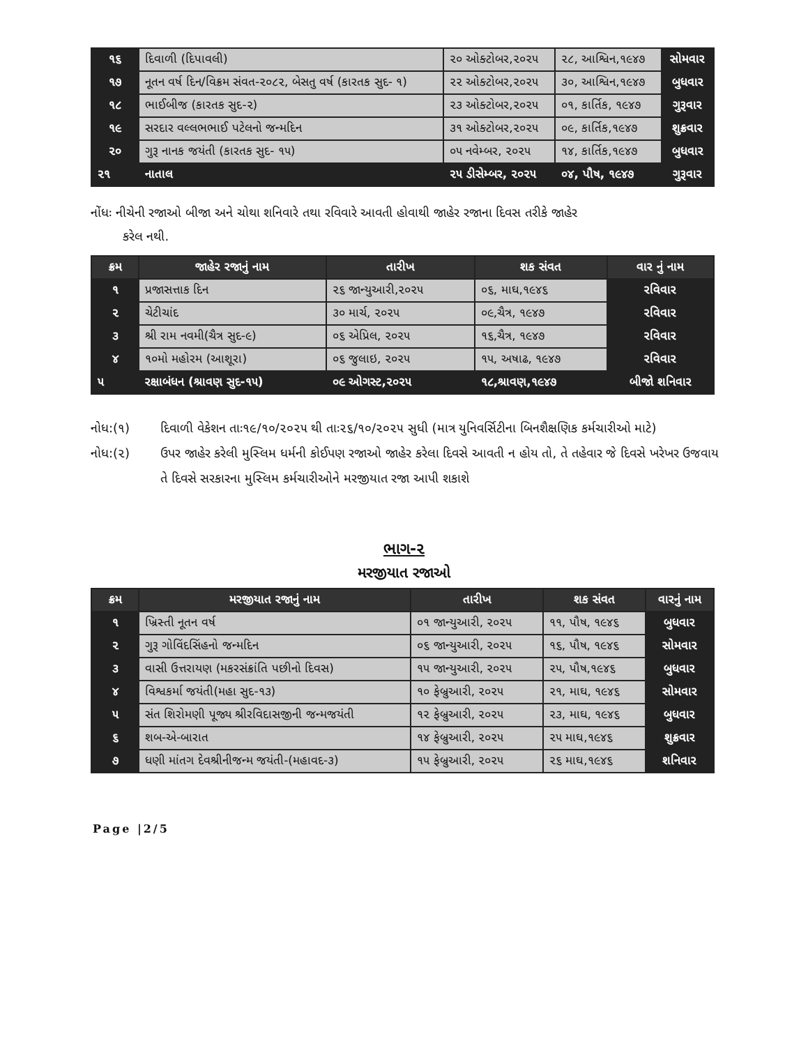| ૧૬ | દિવાળી (દિપાવલી) | ૨૦ ઓક્ટોબર,૨૦૨૫ | ૨૮, આશ્વિન,૧૯૪૭ | સોમવાર |
| ૧૭ | નૂતન વર્ષ દિન/વિક્રમ સંવત-૨૦૮૨, બેસતુ વર્ષ (કારતક સુદ- ૧) | ૨૨ ઓક્ટોબર,૨૦૨૫ | ૩૦, આશ્વિન,૧૯૪૭ | બુધવાર |
| ૧૮ | ભાઈબીજ (કારતક સુદ-૨) | ૨૩ ઓક્ટોબર,૨૦૨૫ | ૦૧, કાર્તિક, ૧૯૪૭ | ગુરૂવાર |
| ૧૯ | સરદાર વલ્લભભાઈ પટેલનો જન્મદિન | ૩૧ ઓક્ટોબર,૨૦૨૫ | ૦૯, કાર્તિક,૧૯૪૭ | શુક્રવાર |
| ૨૦ | ગુરૂ નાનક જયંતી (કારતક સુદ- ૧૫) | ૦૫ નવેમ્બર, ૨૦૨૫ | ૧૪, કાર્તિક,૧૯૪૭ | બુધવાર |
| ૨૧ | નાતાલ | ૨૫ ડીસેમ્બર, ૨૦૨૫ | ૦૪, પૌષ, ૧૯૪૭ | ગુરૂવાર |
નોંધઃ નીચેની રજાઓ બીજા અને ચોથા શનિવારે તથા રવિવારે આવતી હોવાથી જાહેર રજાના દિવસ તરીકે જાહેર
કરેલ નથી.
| ક્રમ | જાહેર રજાનું નામ | તારીખ | શક સંવત | વાર નું નામ |
| --- | --- | --- | --- | --- |
| ૧ | પ્રજાસત્તાક દિન | ૨૬ જાન્યુઆરી,૨૦૨૫ | ૦૬, માઘ,૧૯૪૬ | રવિવાર |
| ૨ | ચેટીચાંદ | ૩૦ માર્ચ, ૨૦૨૫ | ૦૯,ચૈત્ર, ૧૯૪૭ | રવિવાર |
| ૩ | શ્રી રામ નવમી(ચૈત્ર સુદ-૯) | ૦૬ એપ્રિલ, ૨૦૨૫ | ૧૬,ચૈત્ર, ૧૯૪૭ | રવિવાર |
| ૪ | ૧૦મો મહોરમ (આશૂરા) | ૦૬ જુલાઇ, ૨૦૨૫ | ૧૫, અષાઢ, ૧૯૪૭ | રવિવાર |
| ૫ | રક્ષાબંધન (શ્રાવણ સુદ-૧૫) | ૦૯ ઓગસ્ટ,૨૦૨૫ | ૧૮,શ્રાવણ,૧૯૪૭ | બીજો શનિવાર |
નોધ:(૧) દિવાળી વેકેશન તાઃ૧૯/૧૦/૨૦૨૫ થી તાઃ૨૬/૧૦/૨૦૨૫ સુધી (માત્ર યુનિવર્સિટીના બિનશૈક્ષણિક કર્મચારીઓ માટે)
નોધ:(૨) ઉપર જાહેર કરેલી મુસ્લિમ ધર્મની કોઈપણ રજાઓ જાહેર કરેલા દિવસે આવતી ન હોય તો, તે તહેવાર જે દિવસે ખરેખર ઉજવાય તે દિવસે સરકારના મુસ્લિમ કર્મચારીઓને મરજીયાત રજા આપી શકાશે
ભાગ-૨
મરજીયાત રજાઓ
| ક્રમ | મરજીયાત રજાનું નામ | તારીખ | શક સંવત | વારનું નામ |
| --- | --- | --- | --- | --- |
| ૧ | ખ્રિસ્તી નૂતન વર્ષ | ૦૧ જાન્યુઆરી, ૨૦૨૫ | ૧૧, પૌષ, ૧૯૪૬ | બુધવાર |
| ૨ | ગુરૂ ગોવિંદસિંહનો જન્મદિન | ૦૬ જાન્યુઆરી, ૨૦૨૫ | ૧૬, પૌષ, ૧૯૪૬ | સોમવાર |
| ૩ | વાસી ઉત્તરાયણ (મકરસંક્રાંતિ પછીનો દિવસ) | ૧૫ જાન્યુઆરી, ૨૦૨૫ | ૨૫, પૌષ,૧૯૪૬ | બુધવાર |
| ૪ | વિશ્વકર્મા જયંતી(મહા સુદ-૧૩) | ૧૦ ફેબ્રુઆરી, ૨૦૨૫ | ૨૧, માઘ, ૧૯૪૬ | સોમવાર |
| ૫ | સંત શિરોમણી પૂજ્ય શ્રીરવિદાસજીની જન્મજયંતી | ૧૨ ફેબ્રુઆરી, ૨૦૨૫ | ૨૩, માઘ, ૧૯૪૬ | બુધવાર |
| ૬ | શબ-એ-બારાત | ૧૪ ફેબ્રુઆરી, ૨૦૨૫ | ૨૫ માઘ,૧૯૪૬ | શુક્રવાર |
| ૭ | ધણી માંતગ દેવશ્રીનીજન્મ જયંતી-(મહાવદ-૩) | ૧૫ ફેબ્રુઆરી, ૨૦૨૫ | ૨૬ માઘ,૧૯૪૬ | શનિવાર |
Page |2/5